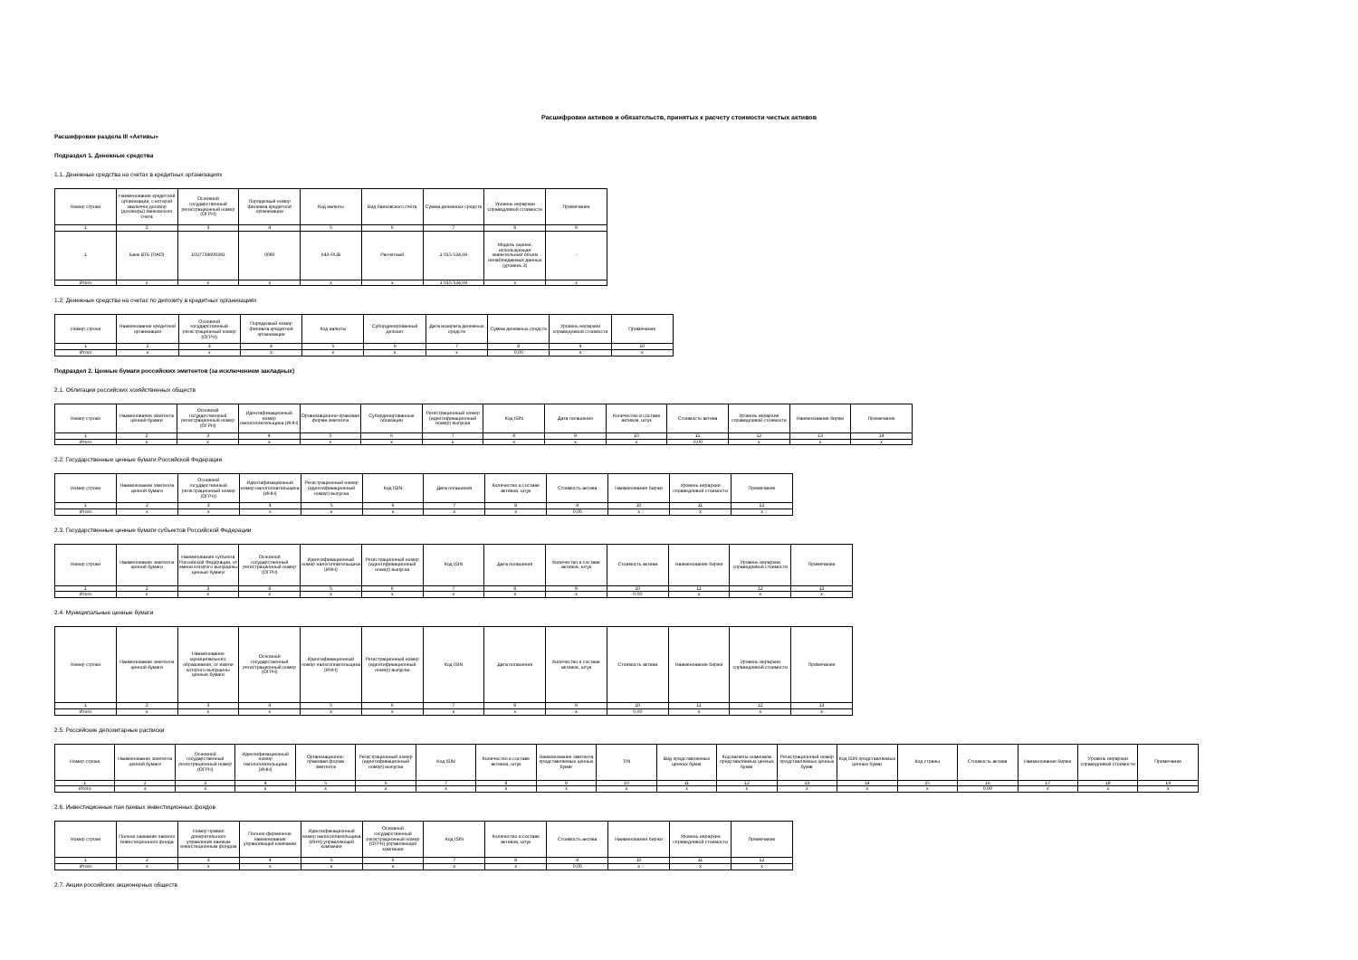Расшифровки активов и обязательств, принятых к расчету стоимости чистых активов
Расшифровки раздела III «Активы»
Подраздел 1. Денежные средства
1.1. Денежные средства на счетах в кредитных организациях
| Номер строки | Наименование кредитной организации, с которой заключен договор (договоры) банковского счета | Основной государственный регистрационный номер (ОГРН) | Порядковый номер филиала кредитной организации | Код валюты | Вид банковского счета | Сумма денежных средств | Уровень иерархии справедливой стоимости | Примечание |
| --- | --- | --- | --- | --- | --- | --- | --- | --- |
| 1 | 2 | 3 | 4 | 5 | 6 | 7 | 8 | 9 |
| 1 | Банк ВТБ (ПАО) | 1027739609391 | 0080 | 643-RUB | Расчетный | 1 015 524,69 | Модель оценки, использующая значительный объем ненаблюдаемых данных (уровень 3) | - |
| Итого | x | x | x | x | x | 1 015 524,69 | x | x |
1.2. Денежные средства на счетах по депозиту в кредитных организациях
| Номер строки | Наименование кредитной организации | Основной государственный регистрационный номер (ОГРН) | Порядковый номер филиала кредитной организации | Код валюты | Субординированный депозит | Дата возврата денежных средств | Сумма денежных средств | Уровень иерархии справедливой стоимости | Примечание |
| --- | --- | --- | --- | --- | --- | --- | --- | --- | --- |
| 1 | 2 | 3 | 4 | 5 | 6 | 7 | 8 | 9 | 10 |
| Итого | x | x | x | x | x | x | 0,00 | x | x |
Подраздел 2. Ценные бумаги российских эмитентов (за исключением закладных)
2.1. Облигации российских хозяйственных обществ
| Номер строки | Наименование эмитента ценной бумаги | Основной государственный регистрационный номер (ОГРН) | Идентификационный номер налогоплательщика (ИНН) | Организационно-правовая форма эмитента | Субординированные облигации | Регистрационный номер (идентификационный номер) выпуска | Код ISIN | Дата погашения | Количество в составе активов, штук | Стоимость актива | Уровень иерархии справедливой стоимости | Наименование биржи | Примечание |
| --- | --- | --- | --- | --- | --- | --- | --- | --- | --- | --- | --- | --- | --- |
| 1 | 2 | 3 | 4 | 5 | 6 | 7 | 8 | 9 | 10 | 11 | 12 | 13 | 14 |
| Итого | x | x | x | x | x | x | x | x | x | 0,00 | x | x | x |
2.2. Государственные ценные бумаги Российской Федерации
| Номер строки | Наименование эмитента ценной бумаги | Основной государственный регистрационный номер (ОГРН) | Идентификационный номер налогоплательщика (ИНН) | Регистрационный номер (идентификационный номер) выпуска | Код ISIN | Дата погашения | Количество в составе активов, штук | Стоимость актива | Наименование биржи | Уровень иерархии справедливой стоимости | Примечание |
| --- | --- | --- | --- | --- | --- | --- | --- | --- | --- | --- | --- |
| 1 | 2 | 3 | 4 | 5 | 6 | 7 | 8 | 9 | 10 | 11 | 12 |
| Итого | x | x | x | x | x | x | x | 0,00 | x | x | x |
2.3. Государственные ценные бумаги субъектов Российской Федерации
| Номер строки | Наименование эмитента ценной бумаги | Наименование субъекта Российской Федерации, от имени которого выпущены ценные бумаги | Основной государственный регистрационный номер (ОГРН) | Идентификационный номер налогоплательщика (ИНН) | Регистрационный номер (идентификационный номер) выпуска | Код ISIN | Дата погашения | Количество в составе активов, штук | Стоимость актива | Наименование биржи | Уровень иерархии справедливой стоимости | Примечание |
| --- | --- | --- | --- | --- | --- | --- | --- | --- | --- | --- | --- | --- |
| 1 | 2 | 3 | 4 | 5 | 6 | 7 | 8 | 9 | 10 | 11 | 12 | 13 |
| Итого | x | x | x | x | x | x | x | x | 0,00 | x | x | x |
2.4. Муниципальные ценные бумаги
| Номер строки | Наименование эмитента ценной бумаги | Наименование муниципального образования, от имени которого выпущены ценные бумаги | Основной государственный регистрационный номер (ОГРН) | Идентификационный номер налогоплательщика (ИНН) | Регистрационный номер (идентификационный номер) выпуска | Код ISIN | Дата погашения | Количество в составе активов, штук | Стоимость актива | Наименование биржи | Уровень иерархии справедливой стоимости | Примечание |
| --- | --- | --- | --- | --- | --- | --- | --- | --- | --- | --- | --- | --- |
| 1 | 2 | 3 | 4 | 5 | 6 | 7 | 8 | 9 | 10 | 11 | 12 | 13 |
| Итого | x | x | x | x | x | x | x | x | 0,00 | x | x | x |
2.5. Российские депозитарные расписки
| Номер строки | Наименование эмитента ценной бумаги | Основной государственный регистрационный номер (ОГРН) | Идентификационный номер налогоплательщика (ИНН) | Организационно-правовая форма эмитента | Регистрационный номер (идентификационный номер) выпуска | Код ISIN | Количество в составе активов, штук | Наименование эмитента представляемых ценных бумаг | TIN | Вид представляемых ценных бумаг | Код валюты номинала представляемых ценных бумаг | Регистрационный номер представляемых ценных бумаг | Код ISIN представляемых ценных бумаг | Код страны | Стоимость актива | Наименование биржи | Уровень иерархии справедливой стоимости | Примечание |
| --- | --- | --- | --- | --- | --- | --- | --- | --- | --- | --- | --- | --- | --- | --- | --- | --- | --- | --- |
| 1 | 2 | 3 | 4 | 5 | 6 | 7 | 8 | 9 | 10 | 11 | 12 | 13 | 14 | 15 | 16 | 17 | 18 | 19 |
| Итого | x | x | x | x | x | x | x | x | x | x | x | x | x | x | 0,00 | x | x | x |
2.6. Инвестиционные паи паевых инвестиционных фондов
| Номер строки | Полное название паевого инвестиционного фонда | Номер правил доверительного управления паевым инвестиционным фондом | Полное фирменное наименование управляющей компании | Идентификационный номер налогоплательщика (ИНН) управляющей компании | Основной государственный регистрационный номер (ОГРН) управляющей компании | Код ISIN | Количество в составе активов, штук | Стоимость актива | Наименование биржи | Уровень иерархии справедливой стоимости | Примечание |
| --- | --- | --- | --- | --- | --- | --- | --- | --- | --- | --- | --- |
| 1 | 2 | 3 | 4 | 5 | 6 | 7 | 8 | 9 | 10 | 11 | 12 |
| Итого | x | x | x | x | x | x | x | 0,00 | x | x | x |
2.7. Акции российских акционерных обществ